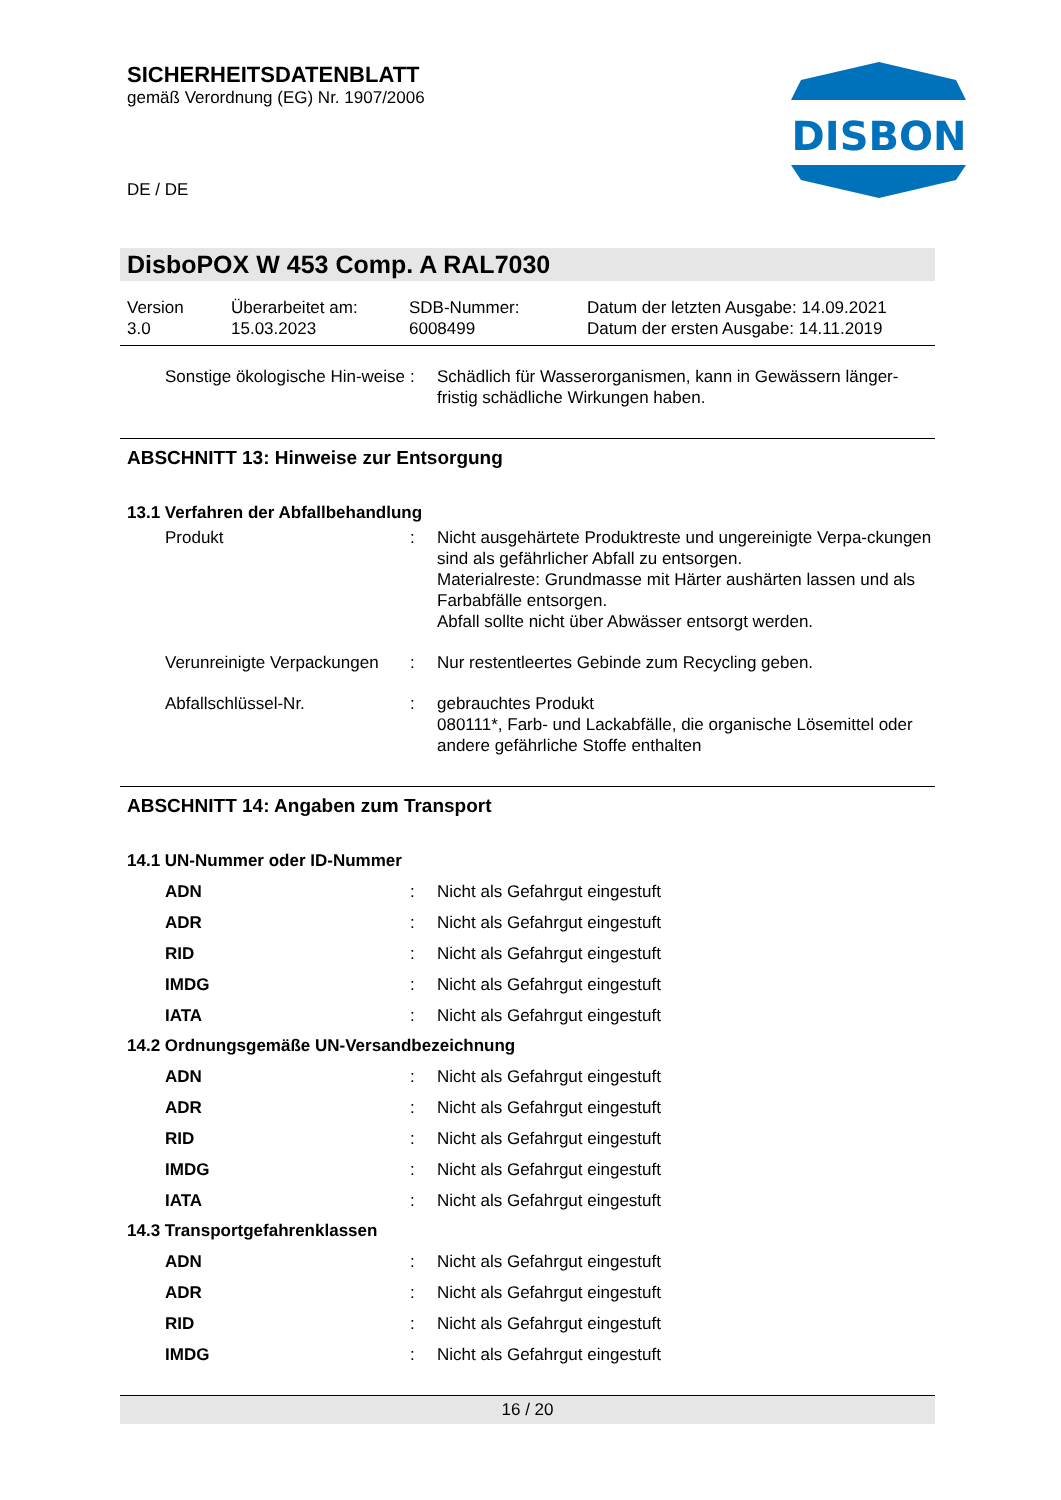SICHERHEITSDATENBLATT
gemäß Verordnung (EG) Nr. 1907/2006
DE / DE
DISBON
DisboPOX W 453 Comp. A RAL7030
Version
3.0
Überarbeitet am:
15.03.2023
SDB-Nummer:
6008499
Datum der letzten Ausgabe: 14.09.2021
Datum der ersten Ausgabe: 14.11.2019
Sonstige ökologische Hin-weise
: Schädlich für Wasserorganismen, kann in Gewässern länger-fristig schädliche Wirkungen haben.
ABSCHNITT 13: Hinweise zur Entsorgung
13.1 Verfahren der Abfallbehandlung
Produkt : Nicht ausgehärtete Produktreste und ungereinigte Verpa-ckungen sind als gefährlicher Abfall zu entsorgen.
Materialreste: Grundmasse mit Härter aushärten lassen und als Farbabfälle entsorgen.
Abfall sollte nicht über Abwässer entsorgt werden.
Verunreinigte Verpackungen
: Nur restentleertes Gebinde zum Recycling geben.
Abfallschlüssel-Nr. : gebrauchtes Produkt
080111*, Farb- und Lackabfälle, die organische Lösemittel oder andere gefährliche Stoffe enthalten
ABSCHNITT 14: Angaben zum Transport
14.1 UN-Nummer oder ID-Nummer
ADN : Nicht als Gefahrgut eingestuft
ADR : Nicht als Gefahrgut eingestuft
RID : Nicht als Gefahrgut eingestuft
IMDG : Nicht als Gefahrgut eingestuft
IATA : Nicht als Gefahrgut eingestuft
14.2 Ordnungsgemäße UN-Versandbezeichnung
ADN : Nicht als Gefahrgut eingestuft
ADR : Nicht als Gefahrgut eingestuft
RID : Nicht als Gefahrgut eingestuft
IMDG : Nicht als Gefahrgut eingestuft
IATA : Nicht als Gefahrgut eingestuft
14.3 Transportgefahrenklassen
ADN : Nicht als Gefahrgut eingestuft
ADR : Nicht als Gefahrgut eingestuft
RID : Nicht als Gefahrgut eingestuft
IMDG : Nicht als Gefahrgut eingestuft
16 / 20